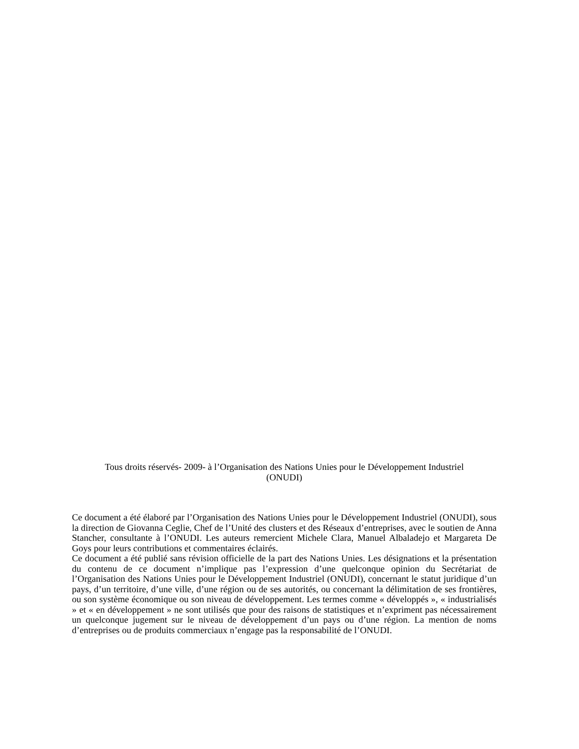Tous droits réservés- 2009- à l’Organisation des Nations Unies pour le Développement Industriel
(ONUDI)
Ce document a été élaboré par l’Organisation des Nations Unies pour le Développement Industriel (ONUDI), sous la direction de Giovanna Ceglie, Chef de l’Unité des clusters et des Réseaux d’entreprises, avec le soutien de Anna Stancher, consultante à l’ONUDI. Les auteurs remercient Michele Clara, Manuel Albaladejo et Margareta De Goys pour leurs contributions et commentaires éclairés.
Ce document a été publié sans révision officielle de la part des Nations Unies. Les désignations et la présentation du contenu de ce document n’implique pas l’expression d’une quelconque opinion du Secrétariat de l’Organisation des Nations Unies pour le Développement Industriel (ONUDI), concernant le statut juridique d’un pays, d’un territoire, d’une ville, d’une région ou de ses autorités, ou concernant la délimitation de ses frontières, ou son système économique ou son niveau de développement. Les termes comme « développés », « industrialisés » et « en développement » ne sont utilisés que pour des raisons de statistiques et n’expriment pas nécessairement un quelconque jugement sur le niveau de développement d’un pays ou d’une région. La mention de noms d’entreprises ou de produits commerciaux n’engage pas la responsabilité de l’ONUDI.